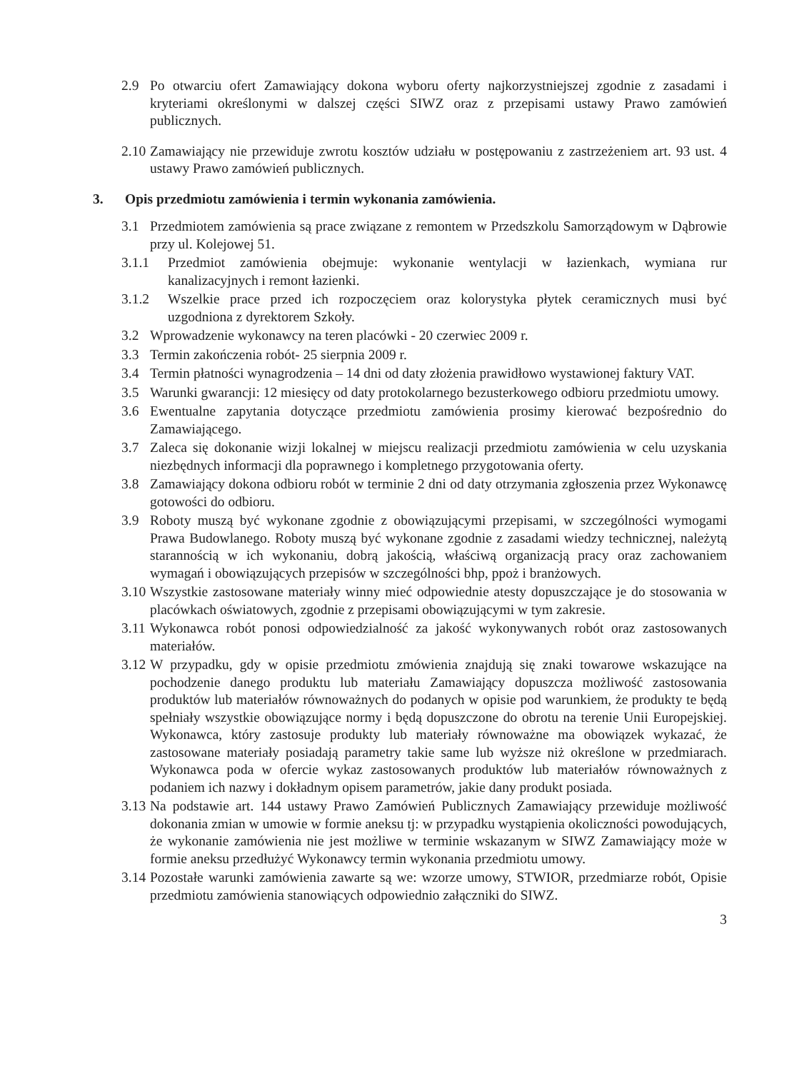2.9 Po otwarciu ofert Zamawiający dokona wyboru oferty najkorzystniejszej zgodnie z zasadami i kryteriami określonymi w dalszej części SIWZ oraz z przepisami ustawy Prawo zamówień publicznych.
2.10 Zamawiający nie przewiduje zwrotu kosztów udziału w postępowaniu z zastrzeżeniem art. 93 ust. 4 ustawy Prawo zamówień publicznych.
3. Opis przedmiotu zamówienia i termin wykonania zamówienia.
3.1 Przedmiotem zamówienia są prace związane z remontem w Przedszkolu Samorządowym w Dąbrowie przy ul. Kolejowej 51.
3.1.1 Przedmiot zamówienia obejmuje: wykonanie wentylacji w łazienkach, wymiana rur kanalizacyjnych i remont łazienki.
3.1.2 Wszelkie prace przed ich rozpoczęciem oraz kolorystyka płytek ceramicznych musi być uzgodniona z dyrektorem Szkoły.
3.2 Wprowadzenie wykonawcy na teren placówki - 20 czerwiec 2009 r.
3.3 Termin zakończenia robót- 25 sierpnia 2009 r.
3.4 Termin płatności wynagrodzenia – 14 dni od daty złożenia prawidłowo wystawionej faktury VAT.
3.5 Warunki gwarancji: 12 miesięcy od daty protokolarnego bezusterkowego odbioru przedmiotu umowy.
3.6 Ewentualne zapytania dotyczące przedmiotu zamówienia prosimy kierować bezpośrednio do Zamawiającego.
3.7 Zaleca się dokonanie wizji lokalnej w miejscu realizacji przedmiotu zamówienia w celu uzyskania niezbędnych informacji dla poprawnego i kompletnego przygotowania oferty.
3.8 Zamawiający dokona odbioru robót w terminie 2 dni od daty otrzymania zgłoszenia przez Wykonawcę gotowości do odbioru.
3.9 Roboty muszą być wykonane zgodnie z obowiązującymi przepisami, w szczególności wymogami Prawa Budowlanego. Roboty muszą być wykonane zgodnie z zasadami wiedzy technicznej, należytą starannością w ich wykonaniu, dobrą jakością, właściwą organizacją pracy oraz zachowaniem wymagań i obowiązujących przepisów w szczególności bhp, ppoż i branżowych.
3.10 Wszystkie zastosowane materiały winny mieć odpowiednie atesty dopuszczające je do stosowania w placówkach oświatowych, zgodnie z przepisami obowiązującymi w tym zakresie.
3.11 Wykonawca robót ponosi odpowiedzialność za jakość wykonywanych robót oraz zastosowanych materiałów.
3.12 W przypadku, gdy w opisie przedmiotu zmówienia znajdują się znaki towarowe wskazujące na pochodzenie danego produktu lub materiału Zamawiający dopuszcza możliwość zastosowania produktów lub materiałów równoważnych do podanych w opisie pod warunkiem, że produkty te będą spełniały wszystkie obowiązujące normy i będą dopuszczone do obrotu na terenie Unii Europejskiej. Wykonawca, który zastosuje produkty lub materiały równoważne ma obowiązek wykazać, że zastosowane materiały posiadają parametry takie same lub wyższe niż określone w przedmiarach. Wykonawca poda w ofercie wykaz zastosowanych produktów lub materiałów równoważnych z podaniem ich nazwy i dokładnym opisem parametrów, jakie dany produkt posiada.
3.13 Na podstawie art. 144 ustawy Prawo Zamówień Publicznych Zamawiający przewiduje możliwość dokonania zmian w umowie w formie aneksu tj: w przypadku wystąpienia okoliczności powodujących, że wykonanie zamówienia nie jest możliwe w terminie wskazanym w SIWZ Zamawiający może w formie aneksu przedłużyć Wykonawcy termin wykonania przedmiotu umowy.
3.14 Pozostałe warunki zamówienia zawarte są we: wzorze umowy, STWIOR, przedmiarze robót, Opisie przedmiotu zamówienia stanowiących odpowiednio załączniki do SIWZ.
3